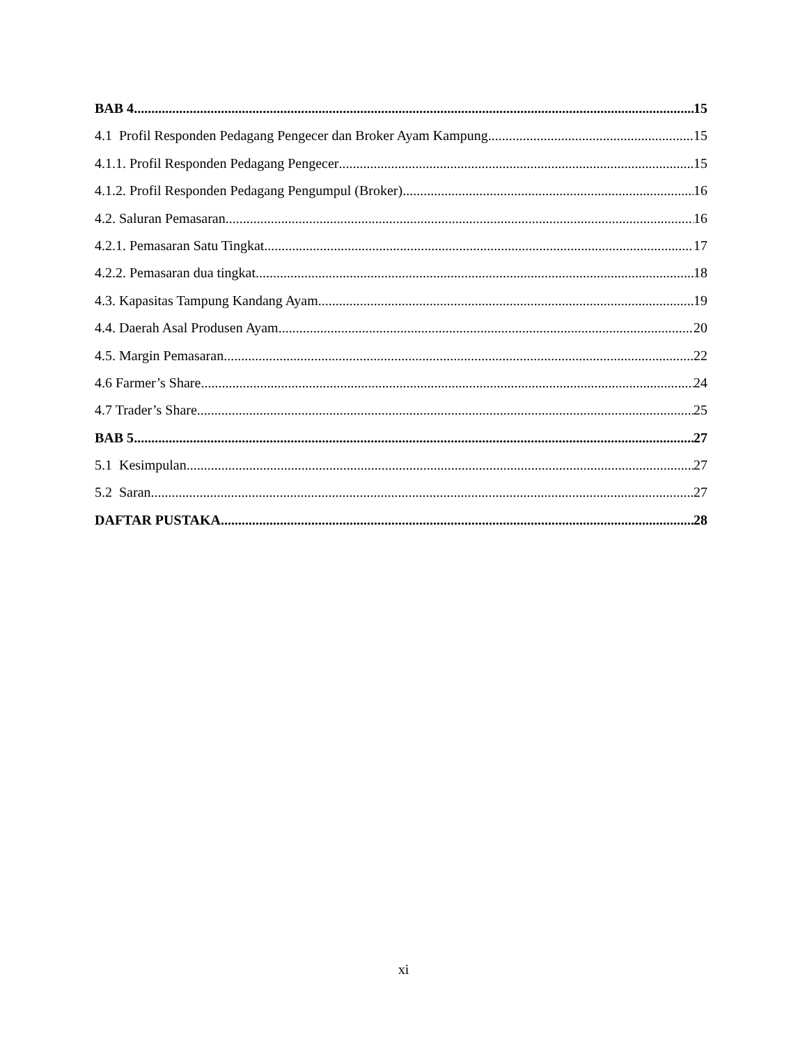BAB 4 15
4.1 Profil Responden Pedagang Pengecer dan Broker Ayam Kampung 15
4.1.1. Profil Responden Pedagang Pengecer 15
4.1.2. Profil Responden Pedagang Pengumpul (Broker) 16
4.2. Saluran Pemasaran 16
4.2.1. Pemasaran Satu Tingkat 17
4.2.2. Pemasaran dua tingkat 18
4.3. Kapasitas Tampung Kandang Ayam 19
4.4. Daerah Asal Produsen Ayam 20
4.5. Margin Pemasaran 22
4.6 Farmer’s Share 24
4.7 Trader’s Share 25
BAB 5 27
5.1 Kesimpulan 27
5.2 Saran 27
DAFTAR PUSTAKA 28
xi